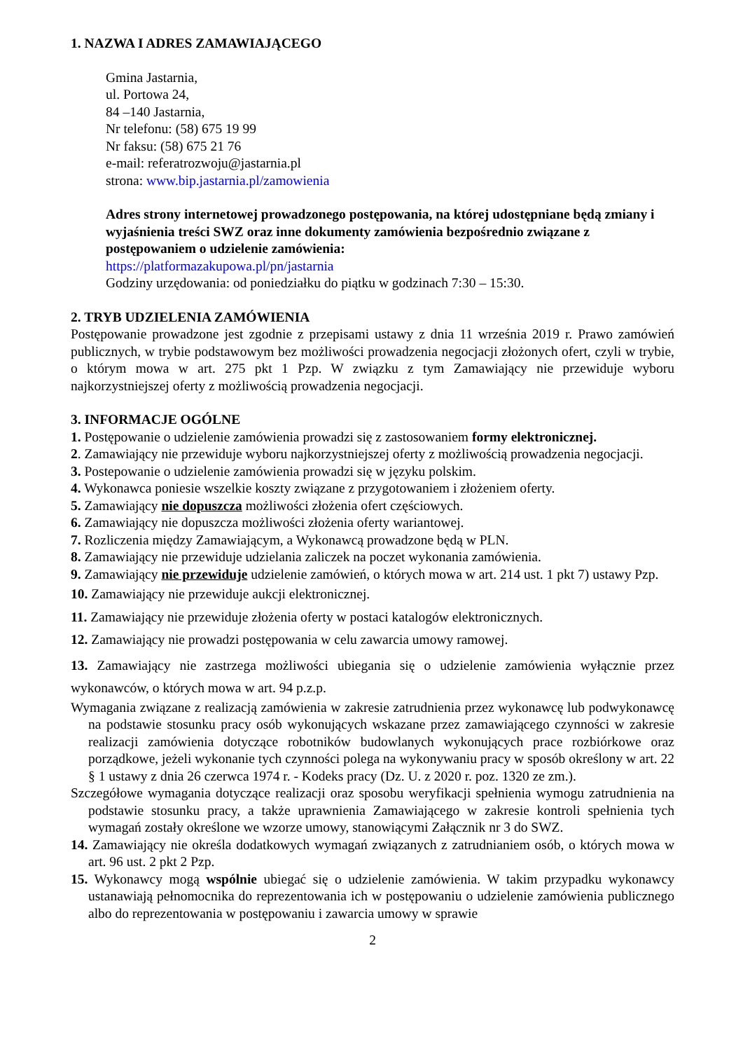1. NAZWA I ADRES ZAMAWIAJĄCEGO
Gmina Jastarnia,
ul. Portowa 24,
84 –140 Jastarnia,
Nr telefonu: (58) 675 19 99
Nr faksu: (58) 675 21 76
e-mail: referatrozwoju@jastarnia.pl
strona: www.bip.jastarnia.pl/zamowienia
Adres strony internetowej prowadzonego postępowania, na której udostępniane będą zmiany i wyjaśnienia treści SWZ oraz inne dokumenty zamówienia bezpośrednio związane z postępowaniem o udzielenie zamówienia:
https://platformazakupowa.pl/pn/jastarnia
Godziny urzędowania: od poniedziałku do piątku w godzinach 7:30 – 15:30.
2. TRYB UDZIELENIA ZAMÓWIENIA
Postępowanie prowadzone jest zgodnie z przepisami ustawy z dnia 11 września 2019 r. Prawo zamówień publicznych, w trybie podstawowym bez możliwości prowadzenia negocjacji złożonych ofert, czyli w trybie, o którym mowa w art. 275 pkt 1 Pzp. W związku z tym Zamawiający nie przewiduje wyboru najkorzystniejszej oferty z możliwością prowadzenia negocjacji.
3. INFORMACJE OGÓLNE
1. Postępowanie o udzielenie zamówienia prowadzi się z zastosowaniem formy elektronicznej.
2. Zamawiający nie przewiduje wyboru najkorzystniejszej oferty z możliwością prowadzenia negocjacji.
3. Postepowanie o udzielenie zamówienia prowadzi się w języku polskim.
4. Wykonawca poniesie wszelkie koszty związane z przygotowaniem i złożeniem oferty.
5. Zamawiający nie dopuszcza możliwości złożenia ofert częściowych.
6. Zamawiający nie dopuszcza możliwości złożenia oferty wariantowej.
7. Rozliczenia między Zamawiającym, a Wykonawcą prowadzone będą w PLN.
8. Zamawiający nie przewiduje udzielania zaliczek na poczet wykonania zamówienia.
9. Zamawiający nie przewiduje udzielenie zamówień, o których mowa w art. 214 ust. 1 pkt 7) ustawy Pzp.
10. Zamawiający nie przewiduje aukcji elektronicznej.
11. Zamawiający nie przewiduje złożenia oferty w postaci katalogów elektronicznych.
12. Zamawiający nie prowadzi postępowania w celu zawarcia umowy ramowej.
13. Zamawiający nie zastrzega możliwości ubiegania się o udzielenie zamówienia wyłącznie przez wykonawców, o których mowa w art. 94 p.z.p.
Wymagania związane z realizacją zamówienia w zakresie zatrudnienia przez wykonawcę lub podwykonawcę na podstawie stosunku pracy osób wykonujących wskazane przez zamawiającego czynności w zakresie realizacji zamówienia dotyczące robotników budowlanych wykonujących prace rozbiórkowe oraz porządkowe, jeżeli wykonanie tych czynności polega na wykonywaniu pracy w sposób określony w art. 22 § 1 ustawy z dnia 26 czerwca 1974 r. - Kodeks pracy (Dz. U. z 2020 r. poz. 1320 ze zm.).
Szczegółowe wymagania dotyczące realizacji oraz sposobu weryfikacji spełnienia wymogu zatrudnienia na podstawie stosunku pracy, a także uprawnienia Zamawiającego w zakresie kontroli spełnienia tych wymagań zostały określone we wzorze umowy, stanowiącymi Załącznik nr 3 do SWZ.
14. Zamawiający nie określa dodatkowych wymagań związanych z zatrudnianiem osób, o których mowa w art. 96 ust. 2 pkt 2 Pzp.
15. Wykonawcy mogą wspólnie ubiegać się o udzielenie zamówienia. W takim przypadku wykonawcy ustanawiają pełnomocnika do reprezentowania ich w postępowaniu o udzielenie zamówienia publicznego albo do reprezentowania w postępowaniu i zawarcia umowy w sprawie
2